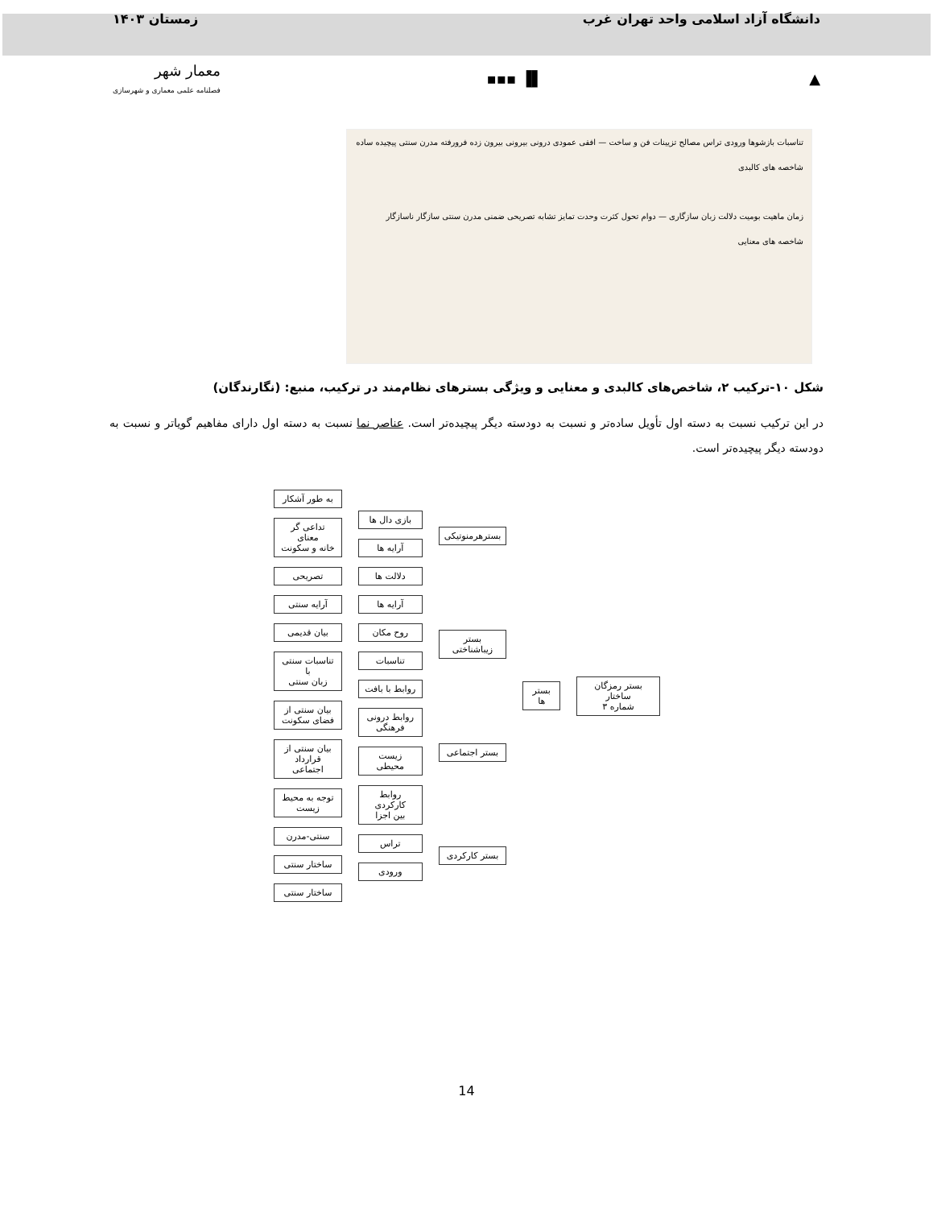دانشگاه آزاد اسلامی واحد تهران غرب زمستان ۱۴۰۳
▲ ▌▐ ▪▪▪ معمار شهر
فصلنامه علمی معماری و شهرسازی
تناسبات بازشوها ورودی تراس مصالح تزیینات فن و ساخت — افقی عمودی درونی بیرونی بیرون زده فرورفته مدرن سنتی پیچیده ساده
شاخصه های کالبدی
زمان ماهیت بومیت دلالت زبان سازگاری — دوام تحول کثرت وحدت تمایز تشابه تصریحی ضمنی مدرن سنتی سازگار ناسازگار
شاخصه های معنایی
شکل ۱۰-ترکیب ۲، شاخص‌های کالبدی و معنایی و ویژگی بسترهای نظام‌مند در ترکیب، منبع: (نگارندگان)
در این ترکیب نسبت به دسته اول تأویل ساده‌تر و نسبت به دودسته دیگر پیچیده‌تر است. عناصر نما نسبت به دسته اول دارای مفاهیم گویاتر و نسبت به دودسته دیگر پیچیده‌تر است.
بستر رمزگان ساختار
شماره ۳
بستر ها بسترهرمنوتیکی
بستر
زیباشناختی
بستر اجتماعی
بستر کارکردی
بازی دال ها
آرایه ها
دلالت ها
آرایه ها
روح مکان
تناسبات
روابط با بافت
روابط درونی
فرهنگی
زیست محیطی
روابط کارکردی
بین اجزا
تراس
ورودی
به طور آشکار
تداعی گر معنای
خانه و سکونت
تصریحی
آرایه سنتی
بیان قدیمی
تناسبات سنتی با
زبان سنتی
بیان سنتی از
فضای سکونت
بیان سنتی از
قرارداد اجتماعی
توجه به محیط
زیست
سنتی-مدرن
ساختار سنتی
ساختار سنتی
14